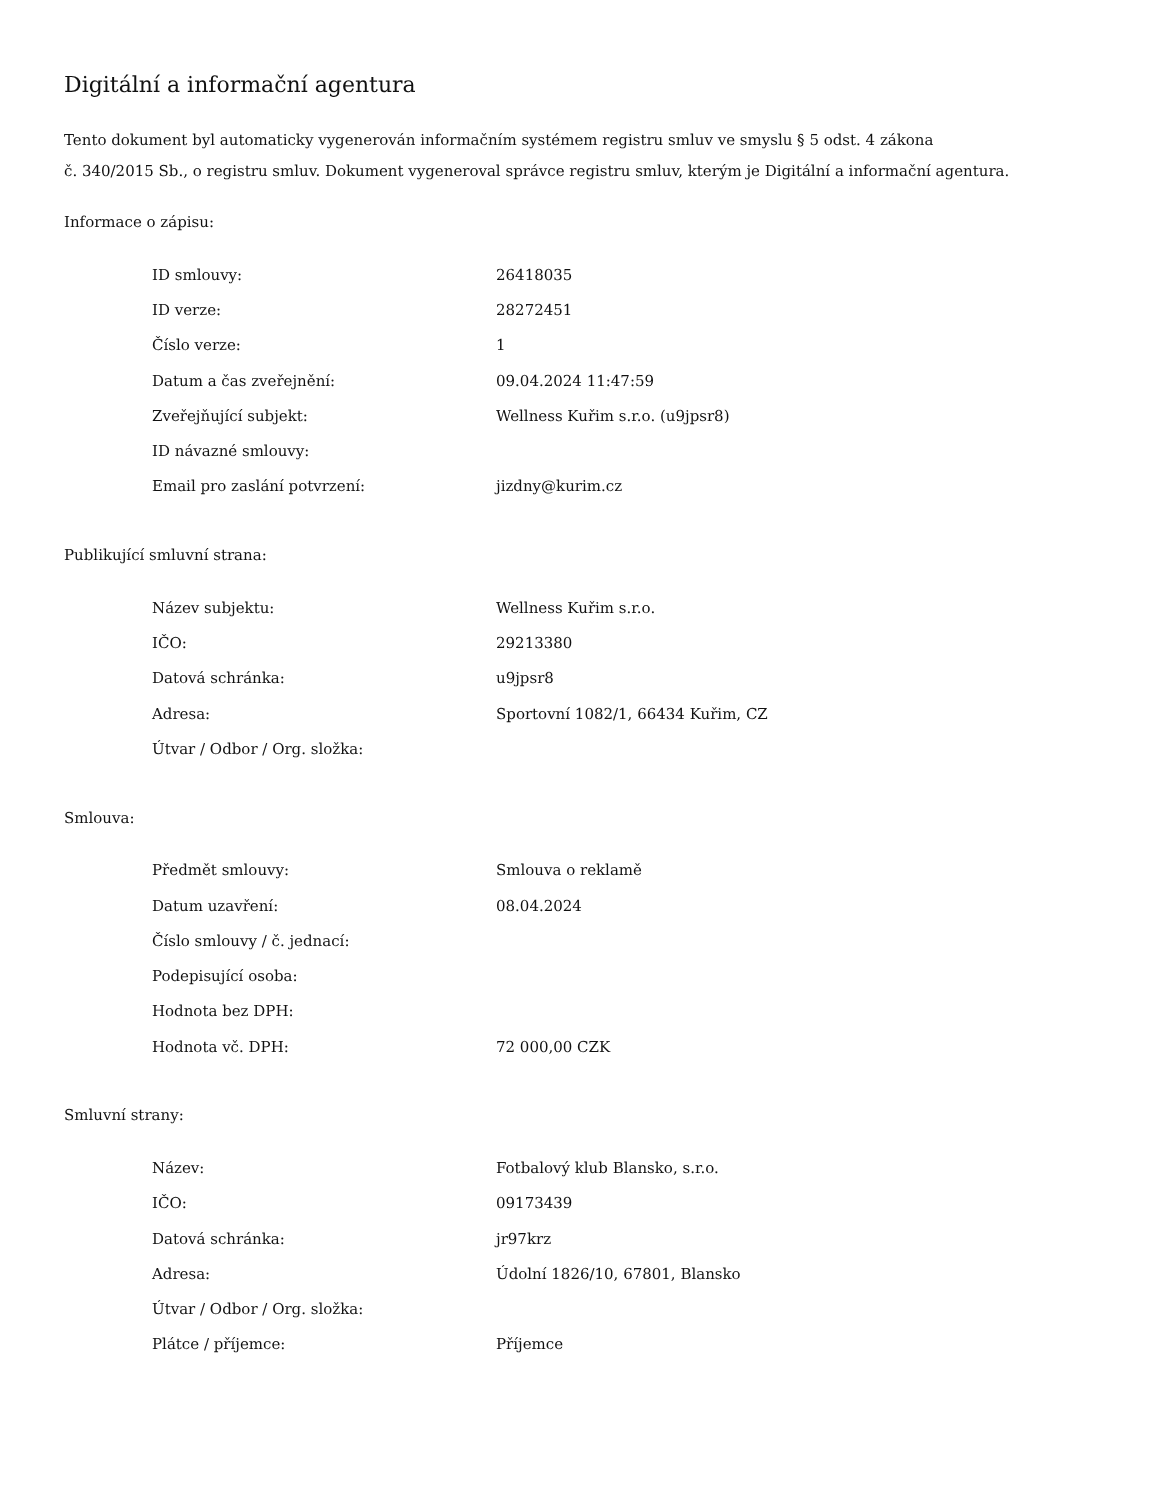Digitální a informační agentura
Tento dokument byl automaticky vygenerován informačním systémem registru smluv ve smyslu § 5 odst. 4 zákona
č. 340/2015 Sb., o registru smluv. Dokument vygeneroval správce registru smluv, kterým je Digitální a informační agentura.
Informace o zápisu:
| ID smlouvy: | 26418035 |
| ID verze: | 28272451 |
| Číslo verze: | 1 |
| Datum a čas zveřejnění: | 09.04.2024 11:47:59 |
| Zveřejňující subjekt: | Wellness Kuřim s.r.o. (u9jpsr8) |
| ID návazné smlouvy: | |
| Email pro zaslání potvrzení: | jizdny@kurim.cz |
Publikující smluvní strana:
| Název subjektu: | Wellness Kuřim s.r.o. |
| IČO: | 29213380 |
| Datová schránka: | u9jpsr8 |
| Adresa: | Sportovní 1082/1, 66434 Kuřim, CZ |
| Útvar / Odbor / Org. složka: | |
Smlouva:
| Předmět smlouvy: | Smlouva o reklamě |
| Datum uzavření: | 08.04.2024 |
| Číslo smlouvy / č. jednací: | |
| Podepisující osoba: | |
| Hodnota bez DPH: | |
| Hodnota vč. DPH: | 72 000,00 CZK |
Smluvní strany:
| Název: | Fotbalový klub Blansko, s.r.o. |
| IČO: | 09173439 |
| Datová schránka: | jr97krz |
| Adresa: | Údolní 1826/10, 67801, Blansko |
| Útvar / Odbor / Org. složka: | |
| Plátce / příjemce: | Příjemce |